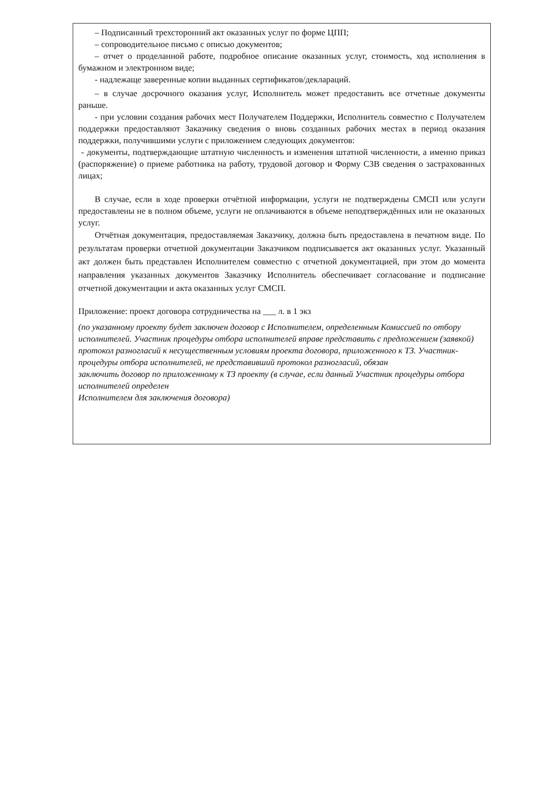– Подписанный трехсторонний акт оказанных услуг по форме ЦПП;
– сопроводительное письмо с описью документов;
– отчет о проделанной работе, подробное описание оказанных услуг, стоимость, ход исполнения в бумажном и электронном виде;
- надлежаще заверенные копии выданных сертификатов/деклараций.
– в случае досрочного оказания услуг, Исполнитель может предоставить все отчетные документы раньше.
- при условии создания рабочих мест Получателем Поддержки, Исполнитель совместно с Получателем поддержки предоставляют Заказчику сведения о вновь созданных рабочих местах в период оказания поддержки, получившими услуги с приложением следующих документов:
- документы, подтверждающие штатную численность и изменения штатной численности, а именно приказ (распоряжение) о приеме работника на работу, трудовой договор и Форму СЗВ сведения о застрахованных лицах;
В случае, если в ходе проверки отчётной информации, услуги не подтверждены СМСП или услуги предоставлены не в полном объеме, услуги не оплачиваются в объеме неподтверждённых или не оказанных услуг.
Отчётная документация, предоставляемая Заказчику, должна быть предоставлена в печатном виде. По результатам проверки отчетной документации Заказчиком подписывается акт оказанных услуг. Указанный акт должен быть представлен Исполнителем совместно с отчетной документацией, при этом до момента направления указанных документов Заказчику Исполнитель обеспечивает согласование и подписание отчетной документации и акта оказанных услуг СМСП.
Приложение: проект договора сотрудничества на ___ л. в 1 экз
(по указанному проекту будет заключен договор с Исполнителем, определенным Комиссией по отбору исполнителей. Участник процедуры отбора исполнителей вправе представить с предложением (заявкой) протокол разногласий к несущественным условиям проекта договора, приложенного к ТЗ. Участник- процедуры отбора исполнителей, не представивший протокол разногласий, обязан
заключить договор по приложенному к ТЗ проекту (в случае, если данный Участник процедуры отбора исполнителей определен
Исполнителем для заключения договора)